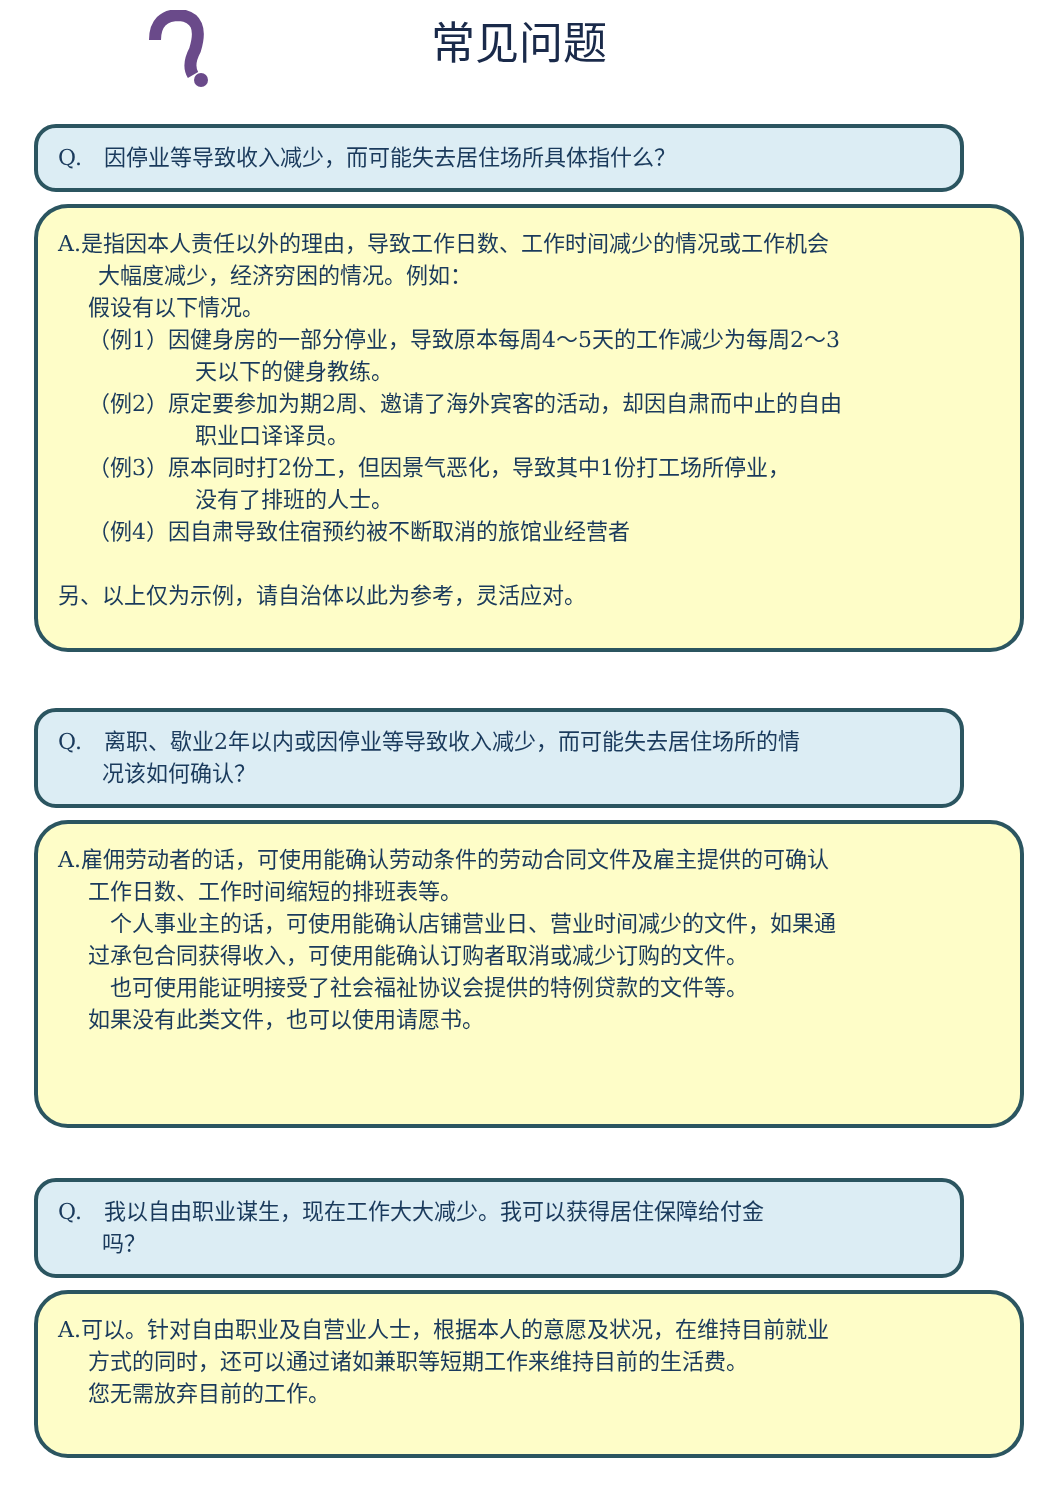常见问题
Q.　因停业等导致收入减少，而可能失去居住场所具体指什么？
A.是指因本人责任以外的理由，导致工作日数、工作时间减少的情况或工作机会
大幅度减少，经济穷困的情况。例如：
假设有以下情况。
（例1）因健身房的一部分停业，导致原本每周4～5天的工作减少为每周2～3
天以下的健身教练。
（例2）原定要参加为期2周、邀请了海外宾客的活动，却因自肃而中止的自由
职业口译译员。
（例3）原本同时打2份工，但因景气恶化，导致其中1份打工场所停业，
没有了排班的人士。
（例4）因自肃导致住宿预约被不断取消的旅馆业经营者
另、以上仅为示例，请自治体以此为参考，灵活应对。
Q.　离职、歇业2年以内或因停业等导致收入减少，而可能失去居住场所的情
　　况该如何确认？
A.雇佣劳动者的话，可使用能确认劳动条件的劳动合同文件及雇主提供的可确认
工作日数、工作时间缩短的排班表等。
　个人事业主的话，可使用能确认店铺营业日、营业时间减少的文件，如果通
过承包合同获得收入，可使用能确认订购者取消或减少订购的文件。
　也可使用能证明接受了社会福祉协议会提供的特例贷款的文件等。
如果没有此类文件，也可以使用请愿书。
Q.　我以自由职业谋生，现在工作大大减少。我可以获得居住保障给付金
　　吗？
A.可以。针对自由职业及自营业人士，根据本人的意愿及状况，在维持目前就业
方式的同时，还可以通过诸如兼职等短期工作来维持目前的生活费。
您无需放弃目前的工作。